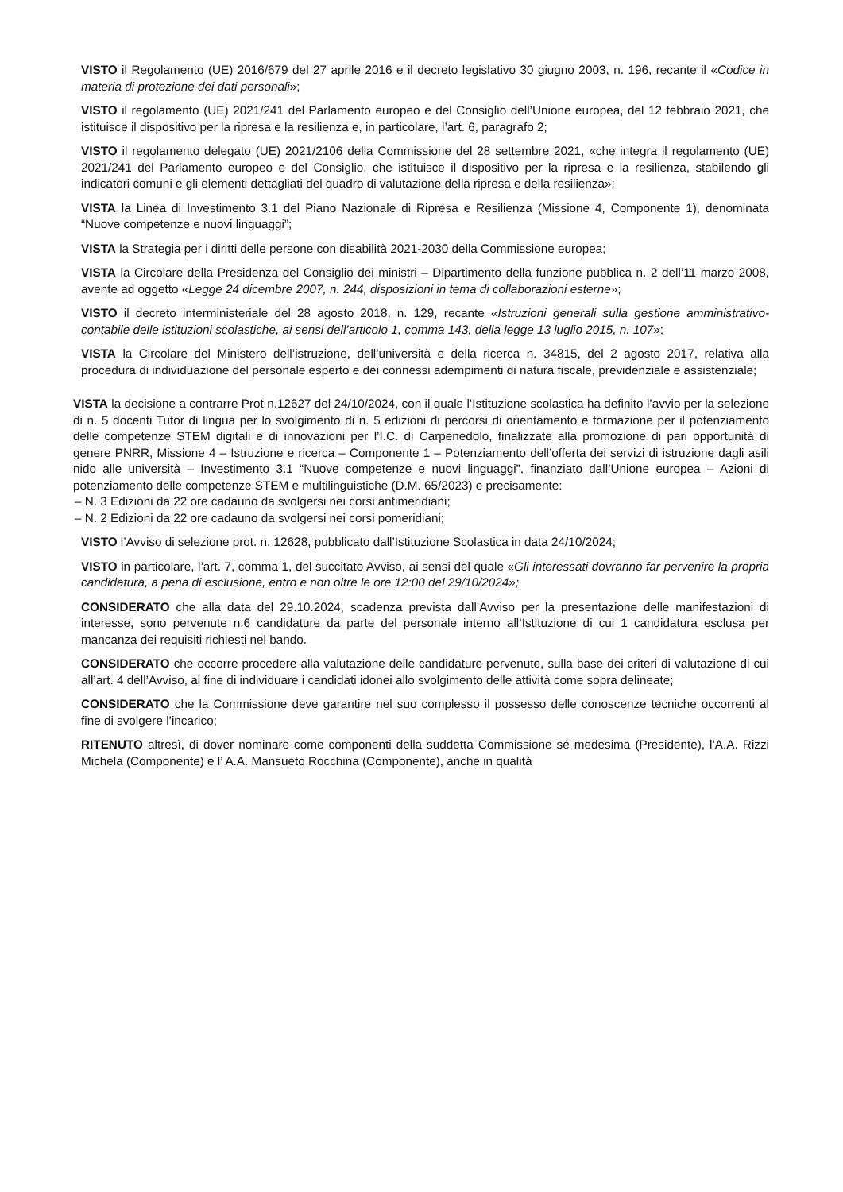VISTO il Regolamento (UE) 2016/679 del 27 aprile 2016 e il decreto legislativo 30 giugno 2003, n. 196, recante il «Codice in materia di protezione dei dati personali»;
VISTO il regolamento (UE) 2021/241 del Parlamento europeo e del Consiglio dell’Unione europea, del 12 febbraio 2021, che istituisce il dispositivo per la ripresa e la resilienza e, in particolare, l’art. 6, paragrafo 2;
VISTO il regolamento delegato (UE) 2021/2106 della Commissione del 28 settembre 2021, «che integra il regolamento (UE) 2021/241 del Parlamento europeo e del Consiglio, che istituisce il dispositivo per la ripresa e la resilienza, stabilendo gli indicatori comuni e gli elementi dettagliati del quadro di valutazione della ripresa e della resilienza»;
VISTA la Linea di Investimento 3.1 del Piano Nazionale di Ripresa e Resilienza (Missione 4, Componente 1), denominata “Nuove competenze e nuovi linguaggi”;
VISTA la Strategia per i diritti delle persone con disabilità 2021-2030 della Commissione europea;
VISTA la Circolare della Presidenza del Consiglio dei ministri – Dipartimento della funzione pubblica n. 2 dell’11 marzo 2008, avente ad oggetto «Legge 24 dicembre 2007, n. 244, disposizioni in tema di collaborazioni esterne»;
VISTO il decreto interministeriale del 28 agosto 2018, n. 129, recante «Istruzioni generali sulla gestione amministrativo-contabile delle istituzioni scolastiche, ai sensi dell’articolo 1, comma 143, della legge 13 luglio 2015, n. 107»;
VISTA la Circolare del Ministero dell’istruzione, dell’università e della ricerca n. 34815, del 2 agosto 2017, relativa alla procedura di individuazione del personale esperto e dei connessi adempimenti di natura fiscale, previdenziale e assistenziale;
VISTA la decisione a contrarre Prot n.12627 del 24/10/2024, con il quale l’Istituzione scolastica ha definito l’avvio per la selezione di n. 5 docenti Tutor di lingua per lo svolgimento di n. 5 edizioni di percorsi di orientamento e formazione per il potenziamento delle competenze STEM digitali e di innovazioni per l’I.C. di Carpenedolo, finalizzate alla promozione di pari opportunità di genere PNRR, Missione 4 – Istruzione e ricerca – Componente 1 – Potenziamento dell’offerta dei servizi di istruzione dagli asili nido alle università – Investimento 3.1 “Nuove competenze e nuovi linguaggi”, finanziato dall’Unione europea – Azioni di potenziamento delle competenze STEM e multilinguistiche (D.M. 65/2023) e precisamente:
– N. 3 Edizioni da 22 ore cadauno da svolgersi nei corsi antimeridiani;
– N. 2 Edizioni da 22 ore cadauno da svolgersi nei corsi pomeridiani;
VISTO l’Avviso di selezione prot. n. 12628, pubblicato dall’Istituzione Scolastica in data 24/10/2024;
VISTO in particolare, l’art. 7, comma 1, del succitato Avviso, ai sensi del quale «Gli interessati dovranno far pervenire la propria candidatura, a pena di esclusione, entro e non oltre le ore 12:00 del 29/10/2024»;
CONSIDERATO che alla data del 29.10.2024, scadenza prevista dall’Avviso per la presentazione delle manifestazioni di interesse, sono pervenute n.6 candidature da parte del personale interno all’Istituzione di cui 1 candidatura esclusa per mancanza dei requisiti richiesti nel bando.
CONSIDERATO che occorre procedere alla valutazione delle candidature pervenute, sulla base dei criteri di valutazione di cui all’art. 4 dell’Avviso, al fine di individuare i candidati idonei allo svolgimento delle attività come sopra delineate;
CONSIDERATO che la Commissione deve garantire nel suo complesso il possesso delle conoscenze tecniche occorrenti al fine di svolgere l’incarico;
RITENUTO altresì, di dover nominare come componenti della suddetta Commissione sé medesima (Presidente), l’A.A. Rizzi Michela (Componente) e l’ A.A. Mansueto Rocchina (Componente), anche in qualità